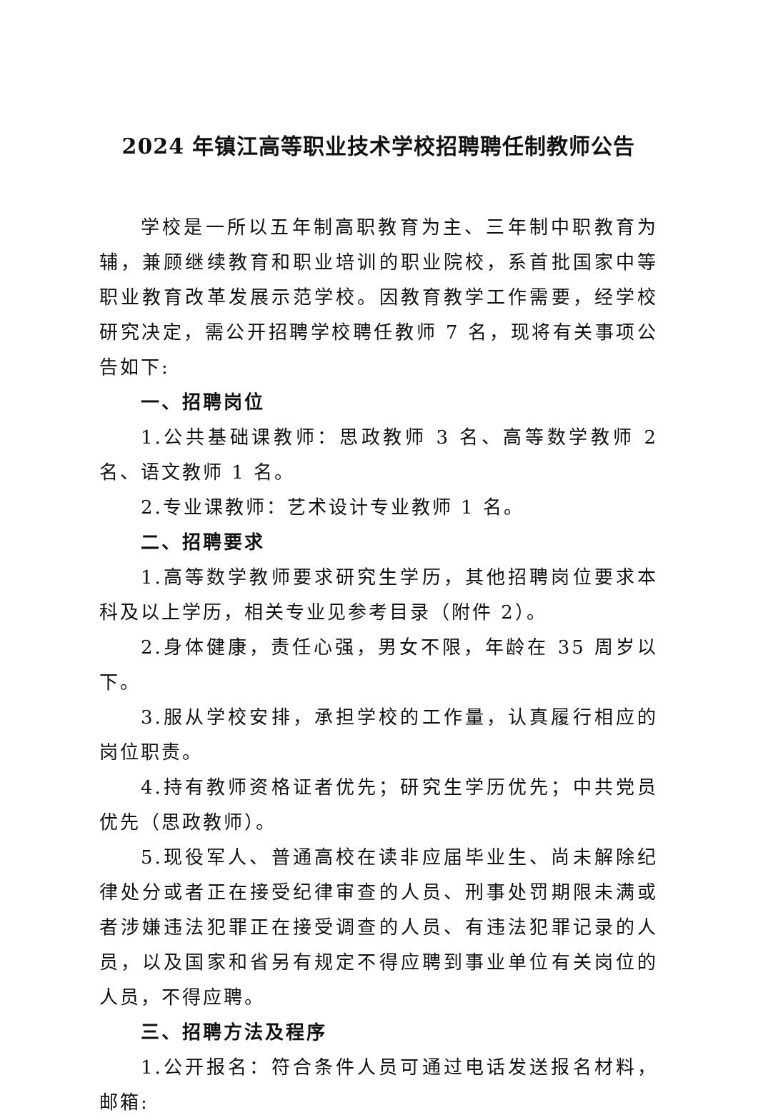2024 年镇江高等职业技术学校招聘聘任制教师公告
学校是一所以五年制高职教育为主、三年制中职教育为辅，兼顾继续教育和职业培训的职业院校，系首批国家中等职业教育改革发展示范学校。因教育教学工作需要，经学校研究决定，需公开招聘学校聘任教师 7 名，现将有关事项公告如下:
一、招聘岗位
1.公共基础课教师：思政教师 3 名、高等数学教师 2 名、语文教师 1 名。
2.专业课教师：艺术设计专业教师 1 名。
二、招聘要求
1.高等数学教师要求研究生学历，其他招聘岗位要求本科及以上学历，相关专业见参考目录（附件 2）。
2.身体健康，责任心强，男女不限，年龄在 35 周岁以下。
3.服从学校安排，承担学校的工作量，认真履行相应的岗位职责。
4.持有教师资格证者优先；研究生学历优先；中共党员优先（思政教师）。
5.现役军人、普通高校在读非应届毕业生、尚未解除纪律处分或者正在接受纪律审查的人员、刑事处罚期限未满或者涉嫌违法犯罪正在接受调查的人员、有违法犯罪记录的人员，以及国家和省另有规定不得应聘到事业单位有关岗位的人员，不得应聘。
三、招聘方法及程序
1.公开报名：符合条件人员可通过电话发送报名材料，邮箱: